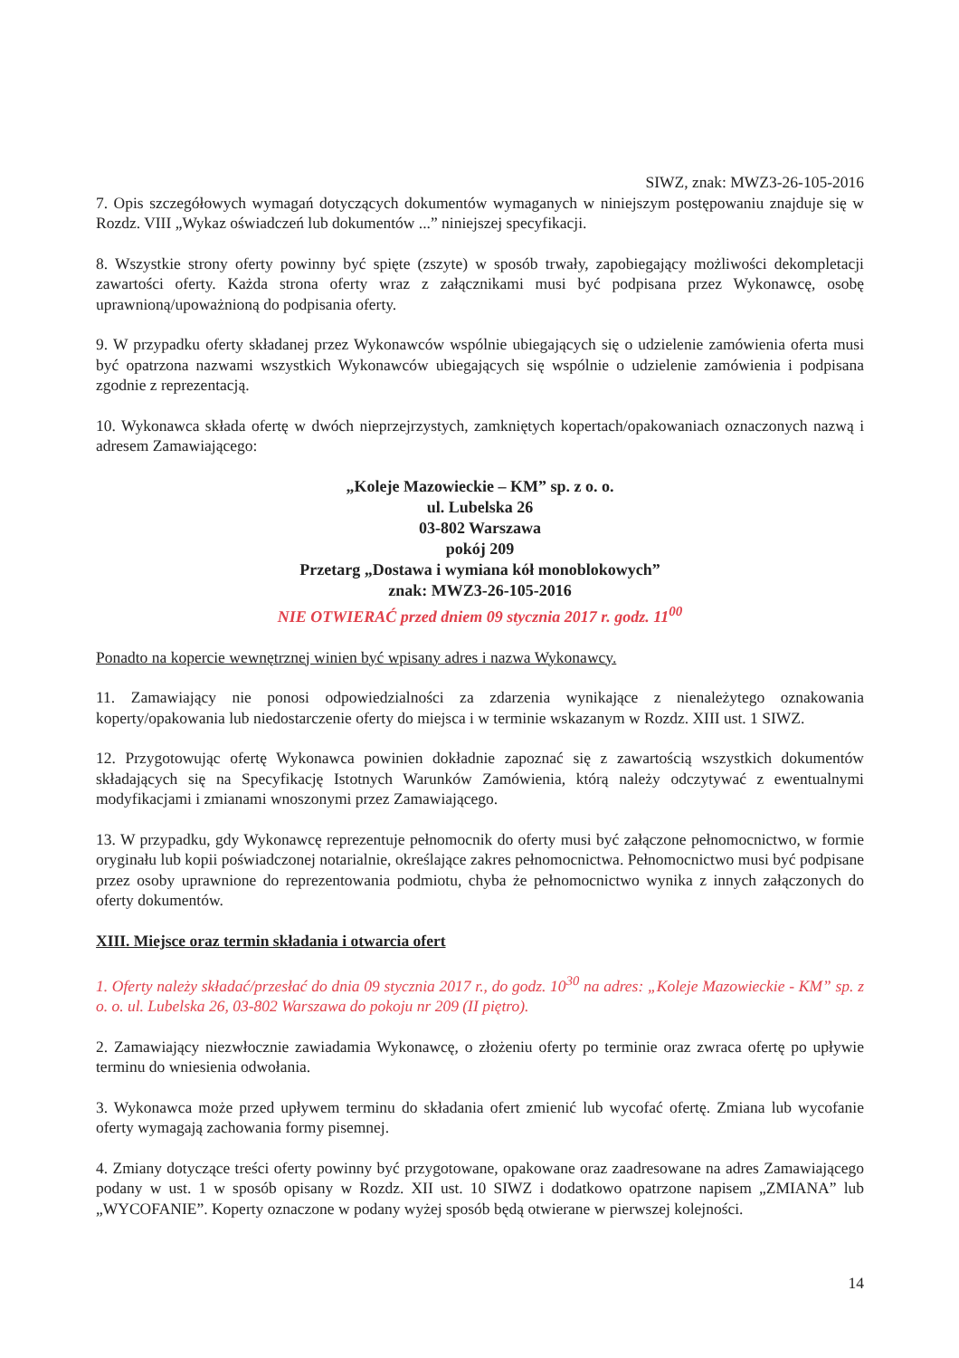SIWZ, znak: MWZ3-26-105-2016
7. Opis szczegółowych wymagań dotyczących dokumentów wymaganych w niniejszym postępowaniu znajduje się w Rozdz. VIII „Wykaz oświadczeń lub dokumentów ...” niniejszej specyfikacji.
8. Wszystkie strony oferty powinny być spięte (zszyte) w sposób trwały, zapobiegający możliwości dekompletacji zawartości oferty. Każda strona oferty wraz z załącznikami musi być podpisana przez Wykonawcę, osobę uprawnioną/upoważnioną do podpisania oferty.
9. W przypadku oferty składanej przez Wykonawców wspólnie ubiegających się o udzielenie zamówienia oferta musi być opatrzona nazwami wszystkich Wykonawców ubiegających się wspólnie o udzielenie zamówienia i podpisana zgodnie z reprezentacją.
10. Wykonawca składa ofertę w dwóch nieprzejrzystych, zamkniętych kopertach/opakowaniach oznaczonych nazwą i adresem Zamawiającego:
„Koleje Mazowieckie – KM” sp. z o. o.
ul. Lubelska 26
03-802 Warszawa
pokój 209
Przetarg „Dostawa i wymiana kół monoblokowych”
znak: MWZ3-26-105-2016
NIE OTWIERAĆ przed dniem 09 stycznia 2017 r. godz. 11<sup>00</sup>
Ponadto na kopercie wewnętrznej winien być wpisany adres i nazwa Wykonawcy.
11. Zamawiający nie ponosi odpowiedzialności za zdarzenia wynikające z nienależytego oznakowania koperty/opakowania lub niedostarczenie oferty do miejsca i w terminie wskazanym w Rozdz. XIII ust. 1 SIWZ.
12. Przygotowując ofertę Wykonawca powinien dokładnie zapoznać się z zawartością wszystkich dokumentów składających się na Specyfikację Istotnych Warunków Zamówienia, którą należy odczytywać z ewentualnymi modyfikacjami i zmianami wnoszonymi przez Zamawiającego.
13. W przypadku, gdy Wykonawcę reprezentuje pełnomocnik do oferty musi być załączone pełnomocnictwo, w formie oryginału lub kopii poświadczonej notarialnie, określające zakres pełnomocnictwa. Pełnomocnictwo musi być podpisane przez osoby uprawnione do reprezentowania podmiotu, chyba że pełnomocnictwo wynika z innych załączonych do oferty dokumentów.
XIII. Miejsce oraz termin składania i otwarcia ofert
1. Oferty należy składać/przesłać do dnia 09 stycznia 2017 r., do godz. 10<sup>30</sup> na adres: „Koleje Mazowieckie - KM” sp. z o. o. ul. Lubelska 26, 03-802 Warszawa do pokoju nr 209 (II piętro).
2. Zamawiający niezwłocznie zawiadamia Wykonawcę, o złożeniu oferty po terminie oraz zwraca ofertę po upływie terminu do wniesienia odwołania.
3. Wykonawca może przed upływem terminu do składania ofert zmienić lub wycofać ofertę. Zmiana lub wycofanie oferty wymagają zachowania formy pisemnej.
4. Zmiany dotyczące treści oferty powinny być przygotowane, opakowane oraz zaadresowane na adres Zamawiającego podany w ust. 1 w sposób opisany w Rozdz. XII ust. 10 SIWZ i dodatkowo opatrzone napisem „ZMIANA” lub „WYCOFANIE”. Koperty oznaczone w podany wyżej sposób będą otwierane w pierwszej kolejności.
14